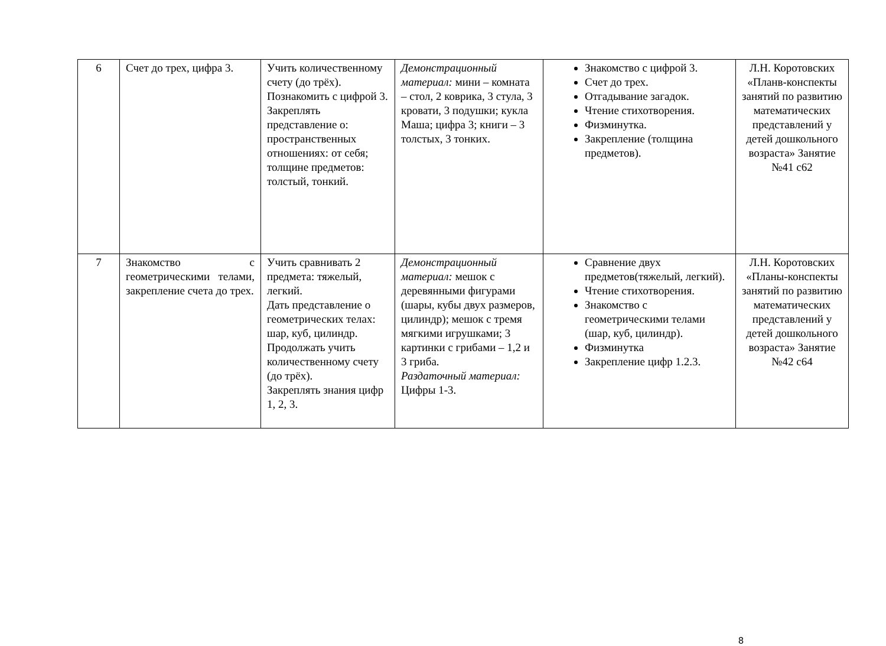| 6 | Счет до трех, цифра 3. | Учить количественному счету (до трёх). Познакомить с цифрой 3. Закреплять представление о: пространственных отношениях: от себя; толщине предметов: толстый, тонкий. | Демонстрационный материал: мини – комната – стол, 2 коврика, 3 стула, 3 кровати, 3 подушки; кукла Маша; цифра 3; книги – 3 толстых, 3 тонких. | Знакомство с цифрой 3. Счет до трех. Отгадывание загадок. Чтение стихотворения. Физминутка. Закрепление (толщина предметов). | Л.Н. Коротовских «Планв-конспекты занятий по развитию математических представлений у детей дошкольного возраста» Занятие №41 с62 |
| 7 | Знакомство с геометрическими телами, закрепление счета до трех. | Учить сравнивать 2 предмета: тяжелый, легкий. Дать представление о геометрических телах: шар, куб, цилиндр. Продолжать учить количественному счету (до трёх). Закреплять знания цифр 1, 2, 3. | Демонстрационный материал: мешок с деревянными фигурами (шары, кубы двух размеров, цилиндр); мешок с тремя мягкими игрушками; 3 картинки с грибами – 1,2 и 3 гриба. Раздаточный материал: Цифры 1-3. | Сравнение двух предметов(тяжелый, легкий). Чтение стихотворения. Знакомство с геометрическими телами (шар, куб, цилиндр). Физминутка Закрепление цифр 1.2.3. | Л.Н. Коротовских «Планы-конспекты занятий по развитию математических представлений у детей дошкольного возраста» Занятие №42 с64 |
8